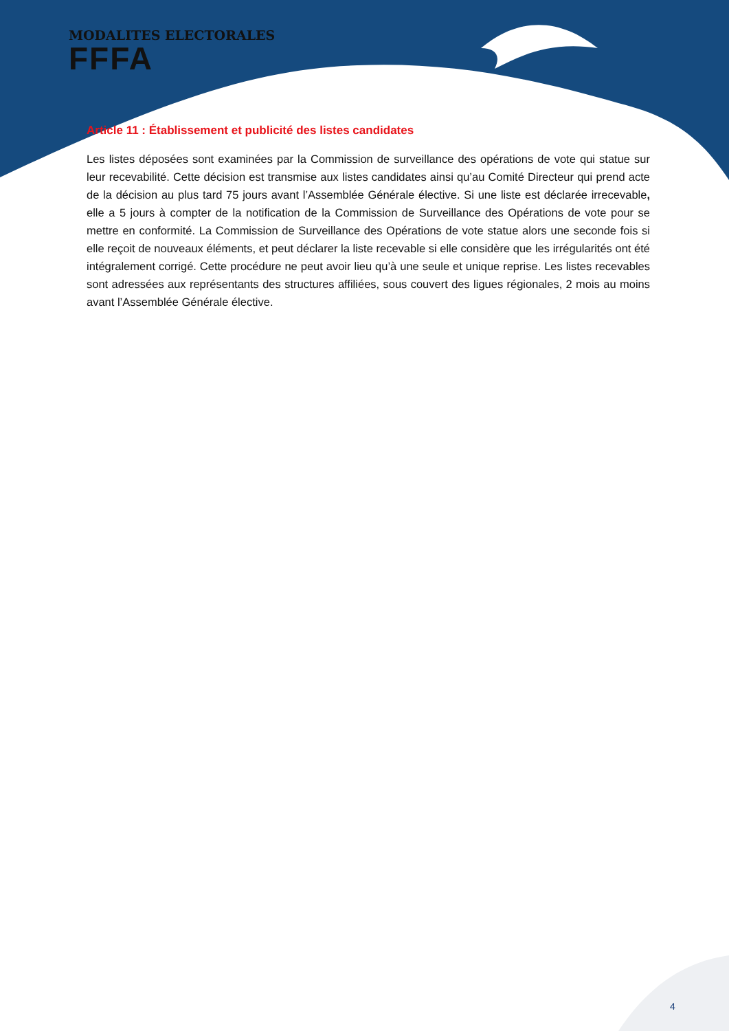MODALITES ELECTORALES
FFFA
Article 11 : Établissement et publicité des listes candidates
Les listes déposées sont examinées par la Commission de surveillance des opérations de vote qui statue sur leur recevabilité. Cette décision est transmise aux listes candidates ainsi qu’au Comité Directeur qui prend acte de la décision au plus tard 75 jours avant l’Assemblée Générale élective. Si une liste est déclarée irrecevable, elle a 5 jours à compter de la notification de la Commission de Surveillance des Opérations de vote pour se mettre en conformité. La Commission de Surveillance des Opérations de vote statue alors une seconde fois si elle reçoit de nouveaux éléments, et peut déclarer la liste recevable si elle considère que les irrégularités ont été intégralement corrigé. Cette procédure ne peut avoir lieu qu’à une seule et unique reprise. Les listes recevables sont adressées aux représentants des structures affiliées, sous couvert des ligues régionales, 2 mois au moins avant l’Assemblée Générale élective.
4